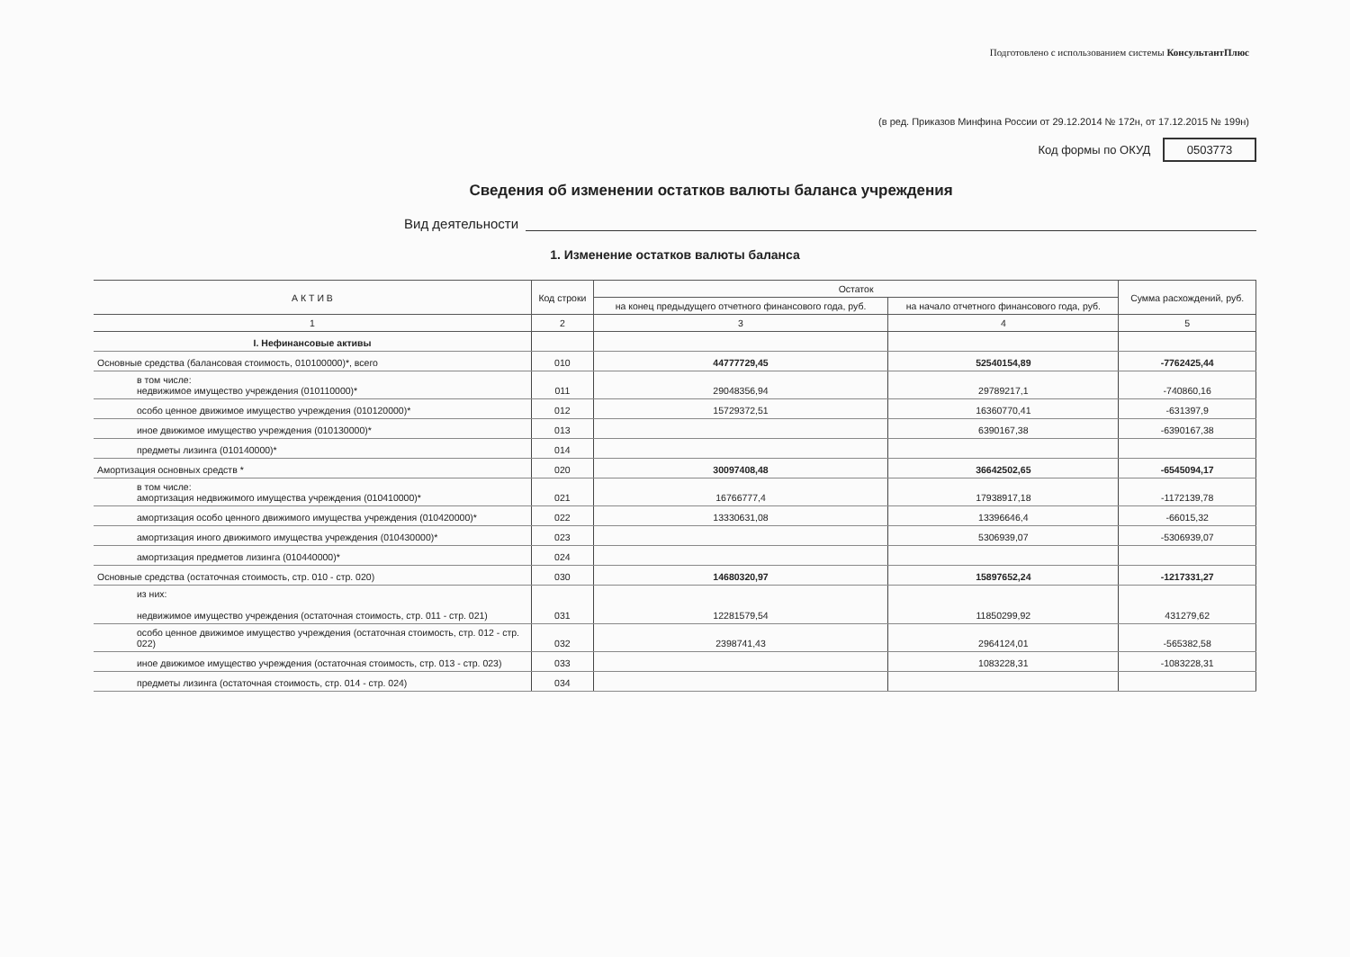Подготовлено с использованием системы КонсультантПлюс
(в ред. Приказов Минфина России от 29.12.2014 № 172н, от 17.12.2015 № 199н)
Код формы по ОКУД 0503773
Сведения об изменении остатков валюты баланса учреждения
Вид деятельности
1. Изменение остатков валюты баланса
| А К Т И В | Код строки | Остаток | | Сумма расхождений, руб. |
| --- | --- | --- | --- | --- |
| | | на конец предыдущего отчетного финансового года, руб. | на начало отчетного финансового года, руб. | |
| 1 | 2 | 3 | 4 | 5 |
| I. Нефинансовые активы | | | | |
| Основные средства (балансовая стоимость, 010100000)*, всего | 010 | 44777729,45 | 52540154,89 | -7762425,44 |
| в том числе: недвижимое имущество учреждения (010110000)* | 011 | 29048356,94 | 29789217,1 | -740860,16 |
| особо ценное движимое имущество учреждения (010120000)* | 012 | 15729372,51 | 16360770,41 | -631397,9 |
| иное движимое имущество учреждения (010130000)* | 013 | | 6390167,38 | -6390167,38 |
| предметы лизинга (010140000)* | 014 | | | |
| Амортизация основных средств * | 020 | 30097408,48 | 36642502,65 | -6545094,17 |
| в том числе: амортизация недвижимого имущества учреждения (010410000)* | 021 | 16766777,4 | 17938917,18 | -1172139,78 |
| амортизация особо ценного движимого имущества учреждения (010420000)* | 022 | 13330631,08 | 13396646,4 | -66015,32 |
| амортизация иного движимого имущества учреждения (010430000)* | 023 | | 5306939,07 | -5306939,07 |
| амортизация предметов лизинга (010440000)* | 024 | | | |
| Основные средства (остаточная стоимость, стр. 010 - стр. 020) | 030 | 14680320,97 | 15897652,24 | -1217331,27 |
| из них: недвижимое имущество учреждения (остаточная стоимость, стр. 011 - стр. 021) | 031 | 12281579,54 | 11850299,92 | 431279,62 |
| особо ценное движимое имущество учреждения (остаточная стоимость, стр. 012 - стр. 022) | 032 | 2398741,43 | 2964124,01 | -565382,58 |
| иное движимое имущество учреждения (остаточная стоимость, стр. 013 - стр. 023) | 033 | | 1083228,31 | -1083228,31 |
| предметы лизинга (остаточная стоимость, стр. 014 - стр. 024) | 034 | | | |